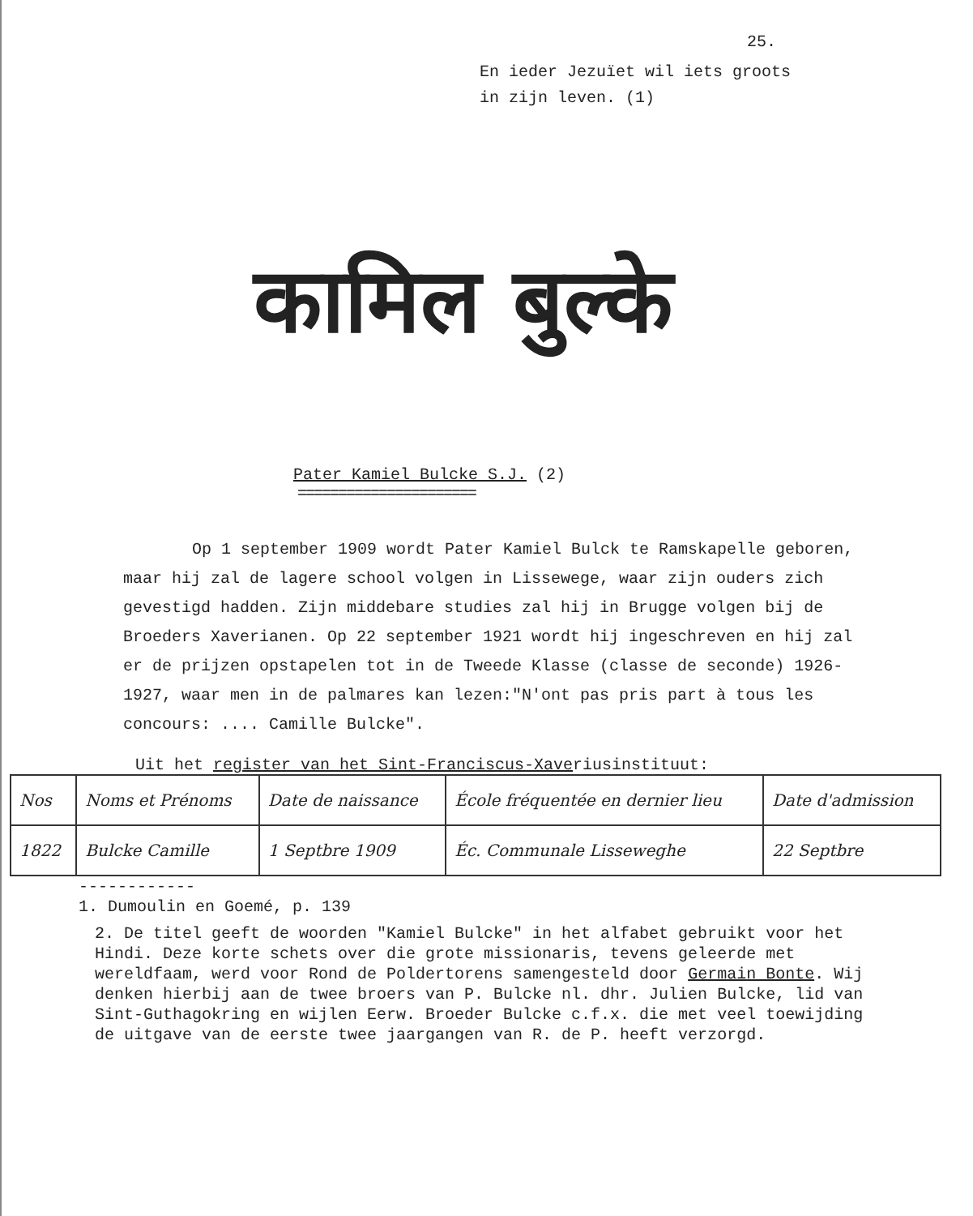25.
En ieder Jezuïet wil iets groots
in zijn leven. (1)
कामिल बुल्के
Pater Kamiel Bulcke S.J. (2)
======================
Op 1 september 1909 wordt Pater Kamiel Bulck te Ramskapelle geboren, maar hij zal de lagere school volgen in Lissewege, waar zijn ouders zich gevestigd hadden. Zijn middebare studies zal hij in Brugge volgen bij de Broeders Xaverianen. Op 22 september 1921 wordt hij ingeschreven en hij zal er de prijzen opstapelen tot in de Tweede Klasse (classe de seconde) 1926-1927, waar men in de palmares kan lezen:"N'ont pas pris part à tous les concours: .... Camille Bulcke".
Uit het register van het Sint-Franciscus-Xaveriusinstituut:
| Nos | Noms et Prénoms | Date de naissance | École fréquentée en dernier lieu | Date d'admission |
| 1822 | Bulcke Camille | 1 Septbre 1909 | Éc. Communale Lisseweghe | 22 Septbre |
------------
1. Dumoulin en Goemé, p. 139
2. De titel geeft de woorden "Kamiel Bulcke" in het alfabet gebruikt voor het Hindi. Deze korte schets over die grote missionaris, tevens geleerde met wereldfaam, werd voor Rond de Poldertorens samengesteld door Germain Bonte. Wij denken hierbij aan de twee broers van P. Bulcke nl. dhr. Julien Bulcke, lid van Sint-Guthagokring en wijlen Eerw. Broeder Bulcke c.f.x. die met veel toewijding de uitgave van de eerste twee jaargangen van R. de P. heeft verzorgd.